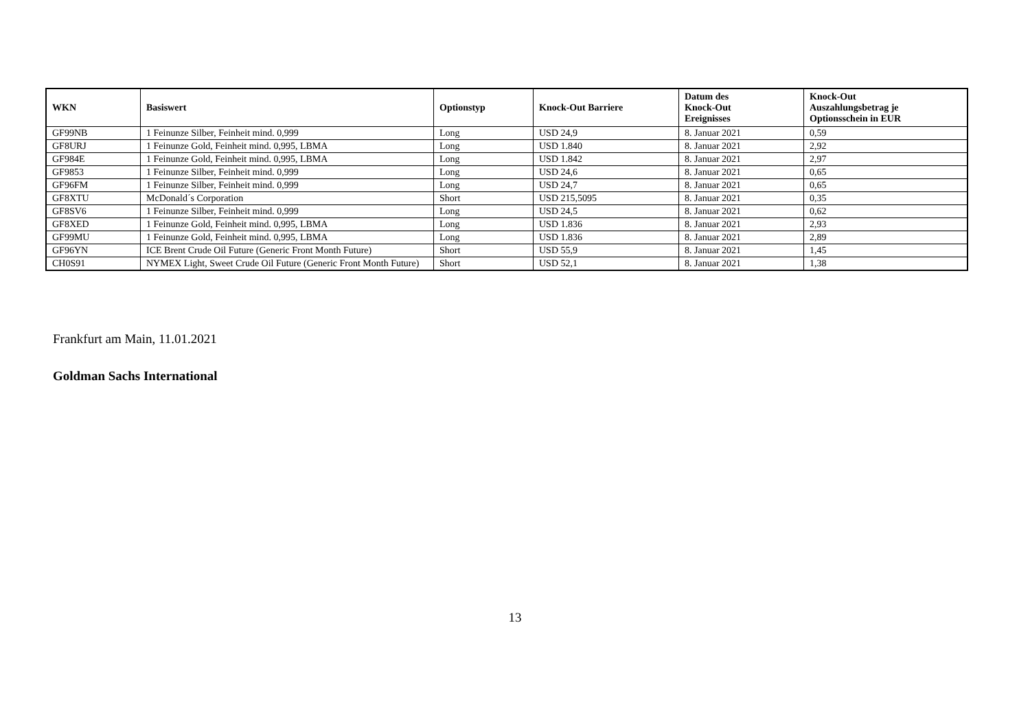| WKN | Basiswert | Optionstyp | Knock-Out Barriere | Datum des Knock-Out Ereignisses | Knock-Out Auszahlungsbetrag je Optionsschein in EUR |
| --- | --- | --- | --- | --- | --- |
| GF99NB | 1 Feinunze Silber, Feinheit mind. 0,999 | Long | USD 24,9 | 8. Januar 2021 | 0,59 |
| GF8URJ | 1 Feinunze Gold, Feinheit mind. 0,995, LBMA | Long | USD 1.840 | 8. Januar 2021 | 2,92 |
| GF984E | 1 Feinunze Gold, Feinheit mind. 0,995, LBMA | Long | USD 1.842 | 8. Januar 2021 | 2,97 |
| GF9853 | 1 Feinunze Silber, Feinheit mind. 0,999 | Long | USD 24,6 | 8. Januar 2021 | 0,65 |
| GF96FM | 1 Feinunze Silber, Feinheit mind. 0,999 | Long | USD 24,7 | 8. Januar 2021 | 0,65 |
| GF8XTU | McDonald´s Corporation | Short | USD 215,5095 | 8. Januar 2021 | 0,35 |
| GF8SV6 | 1 Feinunze Silber, Feinheit mind. 0,999 | Long | USD 24,5 | 8. Januar 2021 | 0,62 |
| GF8XED | 1 Feinunze Gold, Feinheit mind. 0,995, LBMA | Long | USD 1.836 | 8. Januar 2021 | 2,93 |
| GF99MU | 1 Feinunze Gold, Feinheit mind. 0,995, LBMA | Long | USD 1.836 | 8. Januar 2021 | 2,89 |
| GF96YN | ICE Brent Crude Oil Future (Generic Front Month Future) | Short | USD 55,9 | 8. Januar 2021 | 1,45 |
| CH0S91 | NYMEX Light, Sweet Crude Oil Future (Generic Front Month Future) | Short | USD 52,1 | 8. Januar 2021 | 1,38 |
Frankfurt am Main, 11.01.2021
Goldman Sachs International
13